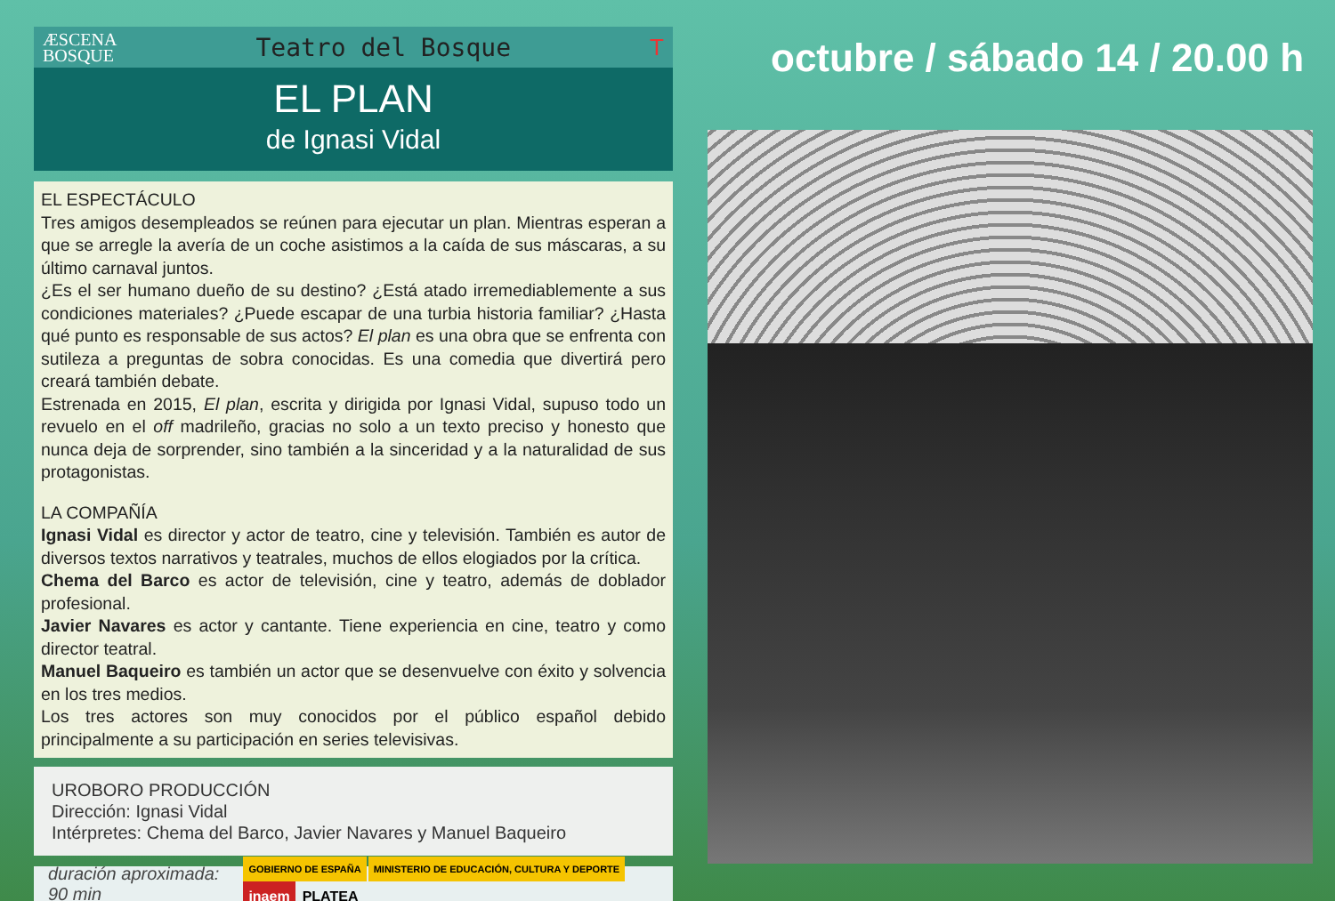ÆSCENA
BOSQUE
Teatro del Bosque T
EL PLAN
de Ignasi Vidal
EL ESPECTÁCULO
Tres amigos desempleados se reúnen para ejecutar un plan. Mientras esperan a que se arregle la avería de un coche asistimos a la caída de sus máscaras, a su último carnaval juntos.
¿Es el ser humano dueño de su destino? ¿Está atado irremediablemente a sus condiciones materiales? ¿Puede escapar de una turbia historia familiar? ¿Hasta qué punto es responsable de sus actos? El plan es una obra que se enfrenta con sutileza a preguntas de sobra conocidas. Es una comedia que divertirá pero creará también debate.
Estrenada en 2015, El plan, escrita y dirigida por Ignasi Vidal, supuso todo un revuelo en el off madrileño, gracias no solo a un texto preciso y honesto que nunca deja de sorprender, sino también a la sinceridad y a la naturalidad de sus protagonistas.
LA COMPAÑÍA
Ignasi Vidal es director y actor de teatro, cine y televisión. También es autor de diversos textos narrativos y teatrales, muchos de ellos elogiados por la crítica.
Chema del Barco es actor de televisión, cine y teatro, además de doblador profesional.
Javier Navares es actor y cantante. Tiene experiencia en cine, teatro y como director teatral.
Manuel Baqueiro es también un actor que se desenvuelve con éxito y solvencia en los tres medios.
Los tres actores son muy conocidos por el público español debido principalmente a su participación en series televisivas.
UROBORO PRODUCCIÓN
Dirección: Ignasi Vidal
Intérpretes: Chema del Barco, Javier Navares y Manuel Baqueiro
duración aproximada: 90 min
GOBIERNO DE ESPAÑA MINISTERIO DE EDUCACIÓN, CULTURA Y DEPORTE inaem PLATEA
octubre / sábado 14 / 20.00 h